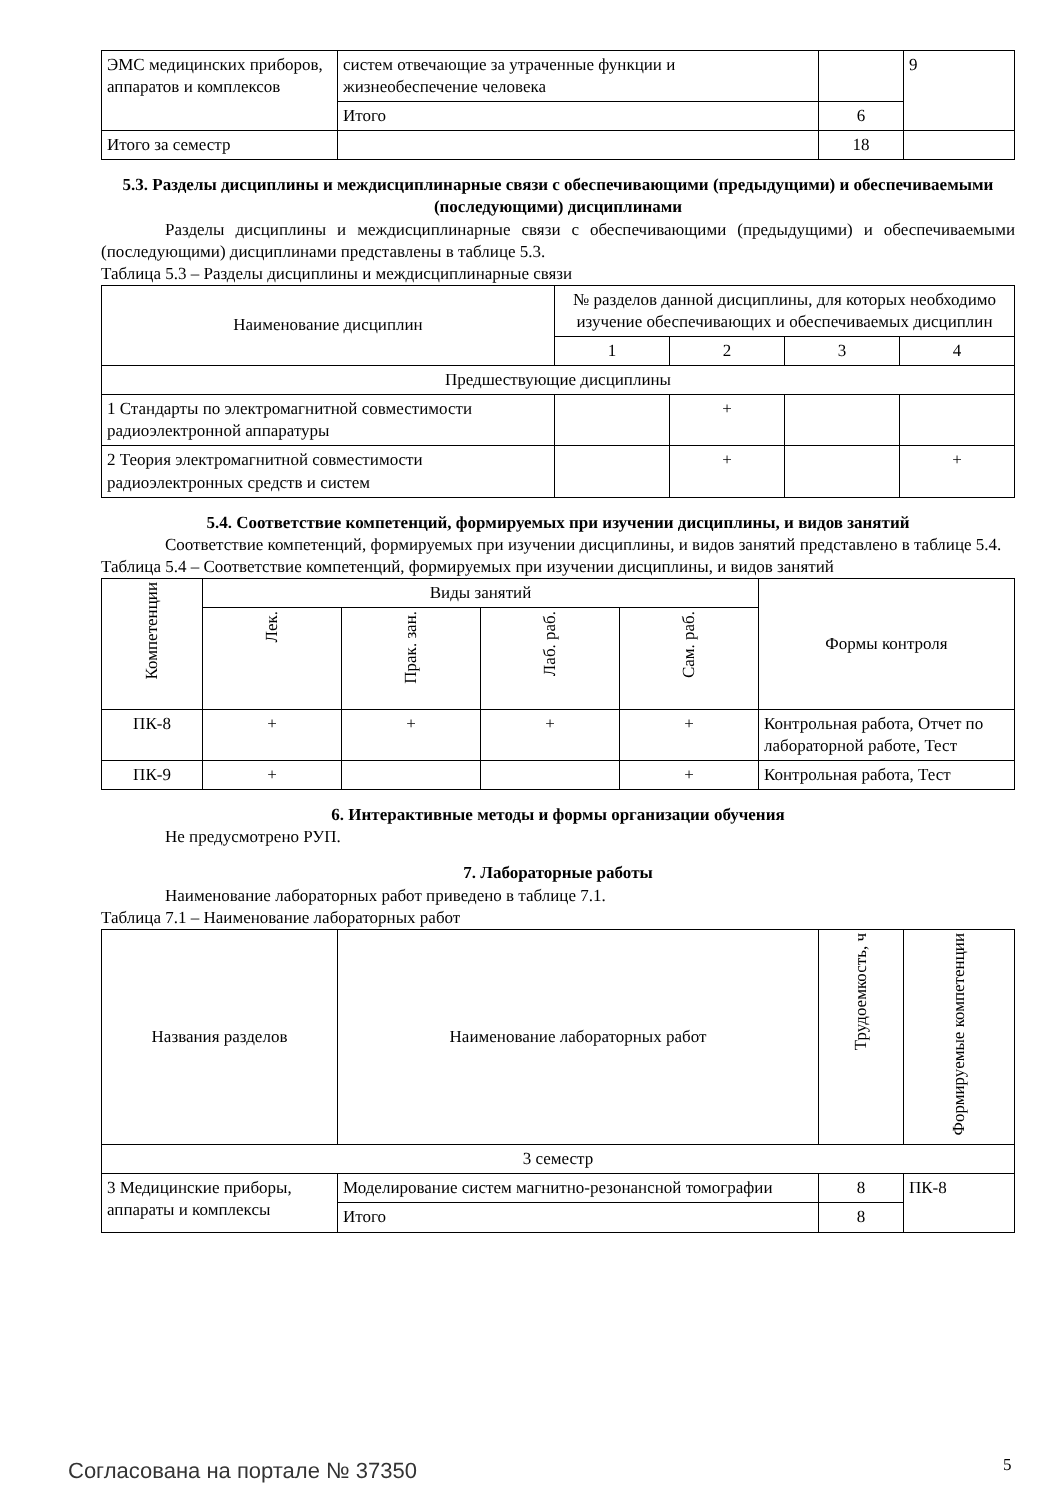| ЭМС медицинских приборов, аппаратов и комплексов | систем отвечающие за утраченные функции и жизнеобеспечение человека | | 9 |
| | Итого | 6 | |
| Итого за семестр | | 18 | |
5.3. Разделы дисциплины и междисциплинарные связи с обеспечивающими (предыдущими) и обеспечиваемыми (последующими) дисциплинами
Разделы дисциплины и междисциплинарные связи с обеспечивающими (предыдущими) и обеспечиваемыми (последующими) дисциплинами представлены в таблице 5.3.
Таблица 5.3 – Разделы дисциплины и междисциплинарные связи
| Наименование дисциплин | № разделов данной дисциплины, для которых необходимо изучение обеспечивающих и обеспечиваемых дисциплин | | | |
| --- | --- | --- | --- | --- |
| | 1 | 2 | 3 | 4 |
| Предшествующие дисциплины | | | | |
| 1 Стандарты по электромагнитной совместимости радиоэлектронной аппаратуры | | + | | |
| 2 Теория электромагнитной совместимости радиоэлектронных средств и систем | | + | | + |
5.4. Соответствие компетенций, формируемых при изучении дисциплины, и видов занятий
Соответствие компетенций, формируемых при изучении дисциплины, и видов занятий представлено в таблице 5.4.
Таблица 5.4 – Соответствие компетенций, формируемых при изучении дисциплины, и видов занятий
| Компетенции | Виды занятий | | | | Формы контроля |
| --- | --- | --- | --- | --- | --- |
| | Лек. | Прак. зан. | Лаб. раб. | Сам. раб. | |
| ПК-8 | + | + | + | + | Контрольная работа, Отчет по лабораторной работе, Тест |
| ПК-9 | + | | | + | Контрольная работа, Тест |
6. Интерактивные методы и формы организации обучения
Не предусмотрено РУП.
7. Лабораторные работы
Наименование лабораторных работ приведено в таблице 7.1.
Таблица 7.1 – Наименование лабораторных работ
| Названия разделов | Наименование лабораторных работ | Трудоемкость, ч | Формируемые компетенции |
| --- | --- | --- | --- |
| 3 семестр | | | |
| 3 Медицинские приборы, аппараты и комплексы | Моделирование систем магнитно-резонансной томографии | 8 | ПК-8 |
| | Итого | 8 | |
Согласована на портале № 37350 5